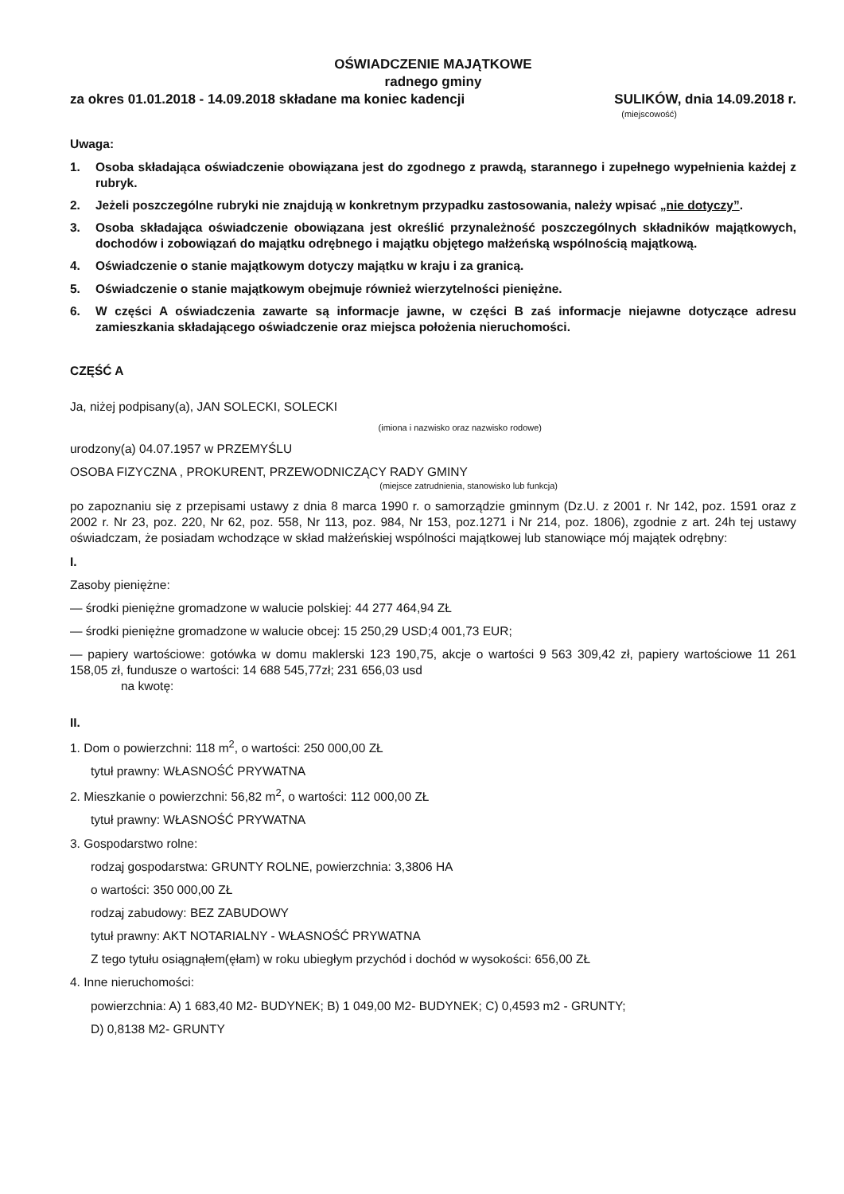OŚWIADCZENIE MAJĄTKOWE
radnego gminy
za okres 01.01.2018 - 14.09.2018 składane ma koniec kadencji SULIKÓW, dnia 14.09.2018 r.
(miejscowość)
Uwaga:
1. Osoba składająca oświadczenie obowiązana jest do zgodnego z prawdą, starannego i zupełnego wypełnienia każdej z rubryk.
2. Jeżeli poszczególne rubryki nie znajdują w konkretnym przypadku zastosowania, należy wpisać „nie dotyczy”.
3. Osoba składająca oświadczenie obowiązana jest określić przynależność poszczególnych składników majątkowych, dochodów i zobowiązań do majątku odrębnego i majątku objętego małżeńską wspólnością majątkową.
4. Oświadczenie o stanie majątkowym dotyczy majątku w kraju i za granicą.
5. Oświadczenie o stanie majątkowym obejmuje również wierzytelności pieniężne.
6. W części A oświadczenia zawarte są informacje jawne, w części B zaś informacje niejawne dotyczące adresu zamieszkania składającego oświadczenie oraz miejsca położenia nieruchomości.
CZĘŚĆ A
Ja, niżej podpisany(a), JAN SOLECKI, SOLECKI
(imiona i nazwisko oraz nazwisko rodowe)
urodzony(a) 04.07.1957 w PRZEMYŚLU
OSOBA FIZYCZNA , PROKURENT, PRZEWODNICZĄCY RADY GMINY
(miejsce zatrudnienia, stanowisko lub funkcja)
po zapoznaniu się z przepisami ustawy z dnia 8 marca 1990 r. o samorządzie gminnym (Dz.U. z 2001 r. Nr 142, poz. 1591 oraz z 2002 r. Nr 23, poz. 220, Nr 62, poz. 558, Nr 113, poz. 984, Nr 153, poz.1271 i Nr 214, poz. 1806), zgodnie z art. 24h tej ustawy oświadczam, że posiadam wchodzące w skład małżeńskiej wspólności majątkowej lub stanowiące mój majątek odrębny:
I.
Zasoby pieniężne:
— środki pieniężne gromadzone w walucie polskiej: 44 277 464,94 ZŁ
— środki pieniężne gromadzone w walucie obcej: 15 250,29 USD;4 001,73 EUR;
— papiery wartościowe: gotówka w domu maklerski 123 190,75, akcje o wartości 9 563 309,42 zł, papiery wartościowe 11 261 158,05 zł, fundusze o wartości: 14 688 545,77zł; 231 656,03 usd
na kwotę:
II.
1. Dom o powierzchni: 118 m<sup>2</sup>, o wartości: 250 000,00 ZŁ
tytuł prawny: WŁASNOŚĆ PRYWATNA
2. Mieszkanie o powierzchni: 56,82 m<sup>2</sup>, o wartości: 112 000,00 ZŁ
tytuł prawny: WŁASNOŚĆ PRYWATNA
3. Gospodarstwo rolne:
rodzaj gospodarstwa: GRUNTY ROLNE, powierzchnia: 3,3806 HA
o wartości: 350 000,00 ZŁ
rodzaj zabudowy: BEZ ZABUDOWY
tytuł prawny: AKT NOTARIALNY - WŁASNOŚĆ PRYWATNA
Z tego tytułu osiągnąłem(ęłam) w roku ubiegłym przychód i dochód w wysokości: 656,00 ZŁ
4. Inne nieruchomości:
powierzchnia: A) 1 683,40 M2- BUDYNEK; B) 1 049,00 M2- BUDYNEK; C) 0,4593 m2 - GRUNTY;
D) 0,8138 M2- GRUNTY